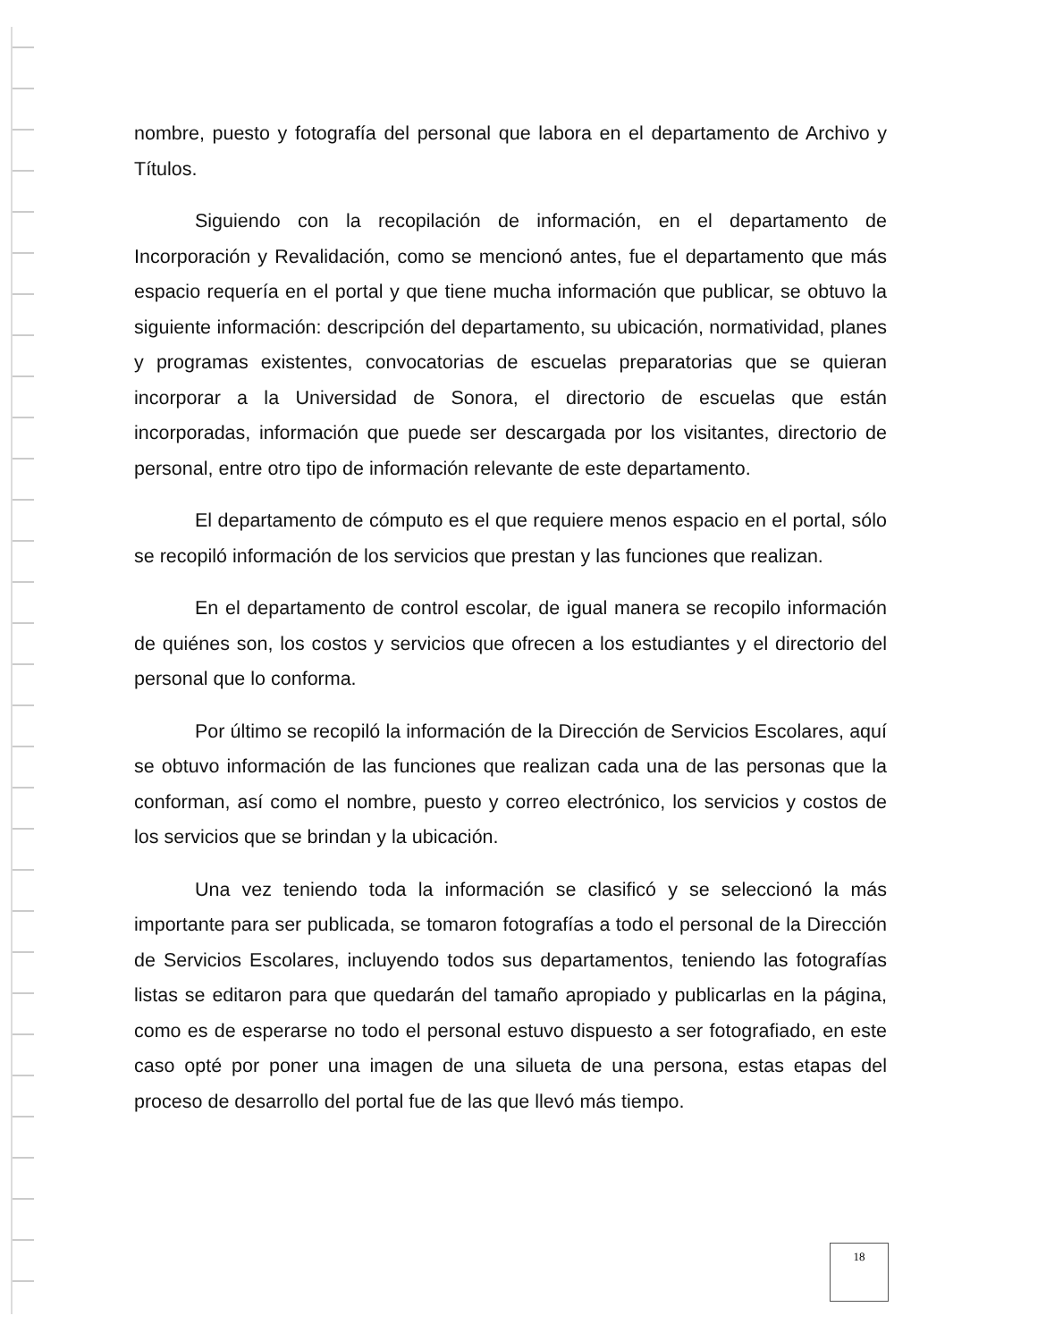nombre, puesto y fotografía del personal que labora en el departamento de Archivo y Títulos.
Siguiendo con la recopilación de información, en el departamento de Incorporación y Revalidación, como se mencionó antes, fue el departamento que más espacio requería en el portal y que tiene mucha información que publicar, se obtuvo la siguiente información: descripción del departamento, su ubicación, normatividad, planes y programas existentes, convocatorias de escuelas preparatorias que se quieran incorporar a la Universidad de Sonora, el directorio de escuelas que están incorporadas, información que puede ser descargada por los visitantes, directorio de personal, entre otro tipo de información relevante de este departamento.
El departamento de cómputo es el que requiere menos espacio en el portal, sólo se recopiló información de los servicios que prestan y las funciones que realizan.
En el departamento de control escolar, de igual manera se recopilo información de quiénes son, los costos y servicios que ofrecen a los estudiantes y el directorio del personal que lo conforma.
Por último se recopiló la información de la Dirección de Servicios Escolares, aquí se obtuvo información de las funciones que realizan cada una de las personas que la conforman, así como el nombre, puesto y correo electrónico, los servicios y costos de los servicios que se brindan y la ubicación.
Una vez teniendo toda la información se clasificó y se seleccionó la más importante para ser publicada, se tomaron fotografías a todo el personal de la Dirección de Servicios Escolares, incluyendo todos sus departamentos, teniendo las fotografías listas se editaron para que quedarán del tamaño apropiado y publicarlas en la página, como es de esperarse no todo el personal estuvo dispuesto a ser fotografiado, en este caso opté por poner una imagen de una silueta de una persona, estas etapas del proceso de desarrollo del portal fue de las que llevó más tiempo.
18